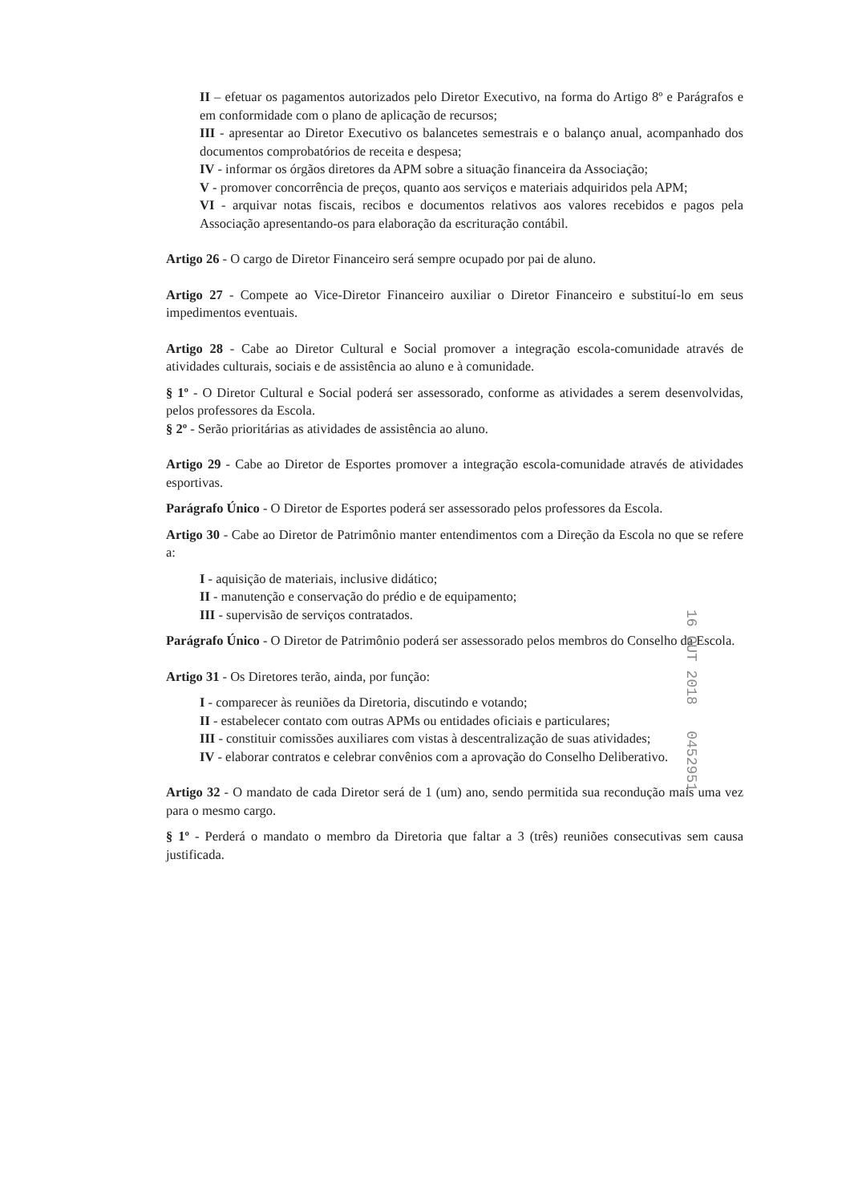II – efetuar os pagamentos autorizados pelo Diretor Executivo, na forma do Artigo 8º e Parágrafos e em conformidade com o plano de aplicação de recursos;
III - apresentar ao Diretor Executivo os balancetes semestrais e o balanço anual, acompanhado dos documentos comprobatórios de receita e despesa;
IV - informar os órgãos diretores da APM sobre a situação financeira da Associação;
V - promover concorrência de preços, quanto aos serviços e materiais adquiridos pela APM;
VI - arquivar notas fiscais, recibos e documentos relativos aos valores recebidos e pagos pela Associação apresentando-os para elaboração da escrituração contábil.
Artigo 26 - O cargo de Diretor Financeiro será sempre ocupado por pai de aluno.
Artigo 27 - Compete ao Vice-Diretor Financeiro auxiliar o Diretor Financeiro e substituí-lo em seus impedimentos eventuais.
Artigo 28 - Cabe ao Diretor Cultural e Social promover a integração escola-comunidade através de atividades culturais, sociais e de assistência ao aluno e à comunidade.
§ 1º - O Diretor Cultural e Social poderá ser assessorado, conforme as atividades a serem desenvolvidas, pelos professores da Escola.
§ 2º - Serão prioritárias as atividades de assistência ao aluno.
Artigo 29 - Cabe ao Diretor de Esportes promover a integração escola-comunidade através de atividades esportivas.
Parágrafo Único - O Diretor de Esportes poderá ser assessorado pelos professores da Escola.
Artigo 30 - Cabe ao Diretor de Patrimônio manter entendimentos com a Direção da Escola no que se refere a:
I - aquisição de materiais, inclusive didático;
II - manutenção e conservação do prédio e de equipamento;
III - supervisão de serviços contratados.
Parágrafo Único - O Diretor de Patrimônio poderá ser assessorado pelos membros do Conselho da Escola.
Artigo 31 - Os Diretores terão, ainda, por função:
I - comparecer às reuniões da Diretoria, discutindo e votando;
II - estabelecer contato com outras APMs ou entidades oficiais e particulares;
III - constituir comissões auxiliares com vistas à descentralização de suas atividades;
IV - elaborar contratos e celebrar convênios com a aprovação do Conselho Deliberativo.
Artigo 32 - O mandato de cada Diretor será de 1 (um) ano, sendo permitida sua recondução mais uma vez para o mesmo cargo.
§ 1º - Perderá o mandato o membro da Diretoria que faltar a 3 (três) reuniões consecutivas sem causa justificada.
16 OUT 2018 0452951